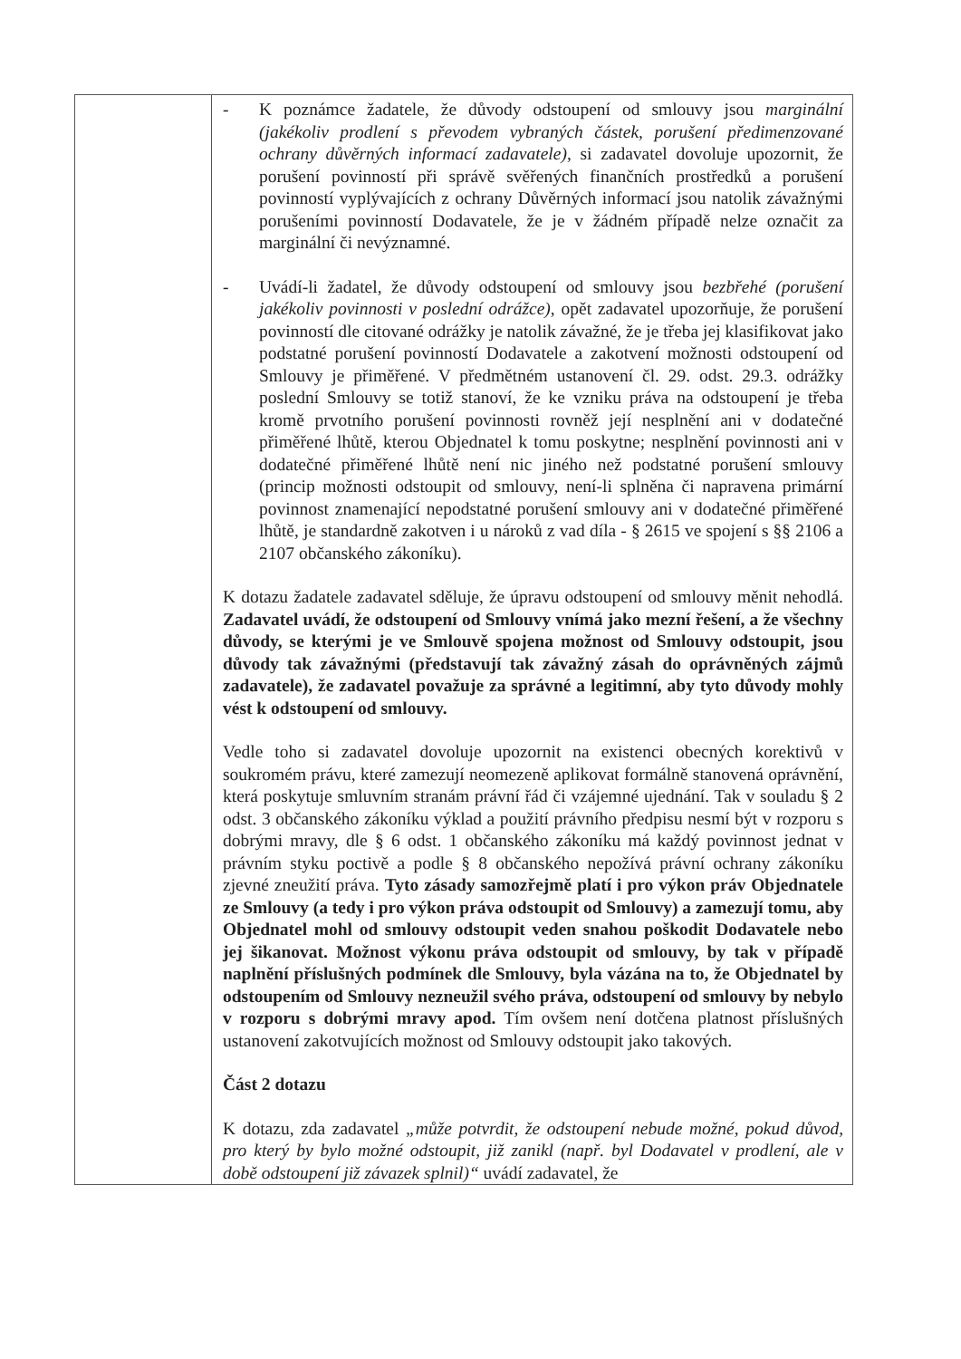| | - K poznámce žadatele, že důvody odstoupení od smlouvy jsou marginální (jakékoliv prodlení s převodem vybraných částek, porušení předimenzované ochrany důvěrných informací zadavatele) , si zadavatel dovoluje upozornit, že porušení povinností při správě svěřených finančních prostředků a porušení povinností vyplývajících z ochrany Důvěrných informací jsou natolik závažnými porušeními povinností Dodavatele, že je v žádném případě nelze označit za marginální či nevýznamné. - Uvádí-li žadatel, že důvody odstoupení od smlouvy jsou bezbřehé (porušení jakékoliv povinnosti v poslední odrážce) , opět zadavatel upozorňuje, že porušení povinností dle citované odrážky je natolik závažné, že je třeba jej klasifikovat jako podstatné porušení povinností Dodavatele a zakotvení možnosti odstoupení od Smlouvy je přiměřené. V předmětném ustanovení čl. 29. odst. 29.3. odrážky poslední Smlouvy se totiž stanoví, že ke vzniku práva na odstoupení je třeba kromě prvotního porušení povinnosti rovněž její nesplnění ani v dodatečné přiměřené lhůtě, kterou Objednatel k tomu poskytne; nesplnění povinnosti ani v dodatečné přiměřené lhůtě není nic jiného než podstatné porušení smlouvy (princip možnosti odstoupit od smlouvy, není-li splněna či napravena primární povinnost znamenající nepodstatné porušení smlouvy ani v dodatečné přiměřené lhůtě, je standardně zakotven i u nároků z vad díla - § 2615 ve spojení s §§ 2106 a 2107 občanského zákoníku). K dotazu žadatele zadavatel sděluje, že úpravu odstoupení od smlouvy měnit nehodlá. Zadavatel uvádí, že odstoupení od Smlouvy vnímá jako mezní řešení, a že všechny důvody, se kterými je ve Smlouvě spojena možnost od Smlouvy odstoupit, jsou důvody tak závažnými (představují tak závažný zásah do oprávněných zájmů zadavatele), že zadavatel považuje za správné a legitimní, aby tyto důvody mohly vést k odstoupení od smlouvy. Vedle toho si zadavatel dovoluje upozornit na existenci obecných korektivů v soukromém právu, které zamezují neomezeně aplikovat formálně stanovená oprávnění, která poskytuje smluvním stranám právní řád či vzájemné ujednání. Tak v souladu § 2 odst. 3 občanského zákoníku výklad a použití právního předpisu nesmí být v rozporu s dobrými mravy, dle § 6 odst. 1 občanského zákoníku má každý povinnost jednat v právním styku poctivě a podle § 8 občanského nepožívá právní ochrany zákoníku zjevné zneužití práva. Tyto zásady samozřejmě platí i pro výkon práv Objednatele ze Smlouvy (a tedy i pro výkon práva odstoupit od Smlouvy) a zamezují tomu, aby Objednatel mohl od smlouvy odstoupit veden snahou poškodit Dodavatele nebo jej šikanovat. Možnost výkonu práva odstoupit od smlouvy, by tak v případě naplnění příslušných podmínek dle Smlouvy, byla vázána na to, že Objednatel by odstoupením od Smlouvy nezneužil svého práva, odstoupení od smlouvy by nebylo v rozporu s dobrými mravy apod. Tím ovšem není dotčena platnost příslušných ustanovení zakotvujících možnost od Smlouvy odstoupit jako takových. Část 2 dotazu K dotazu, zda zadavatel „může potvrdit, že odstoupení nebude možné, pokud důvod, pro který by bylo možné odstoupit, již zanikl (např. byl Dodavatel v prodlení, ale v době odstoupení již závazek splnil)“ uvádí zadavatel, že |